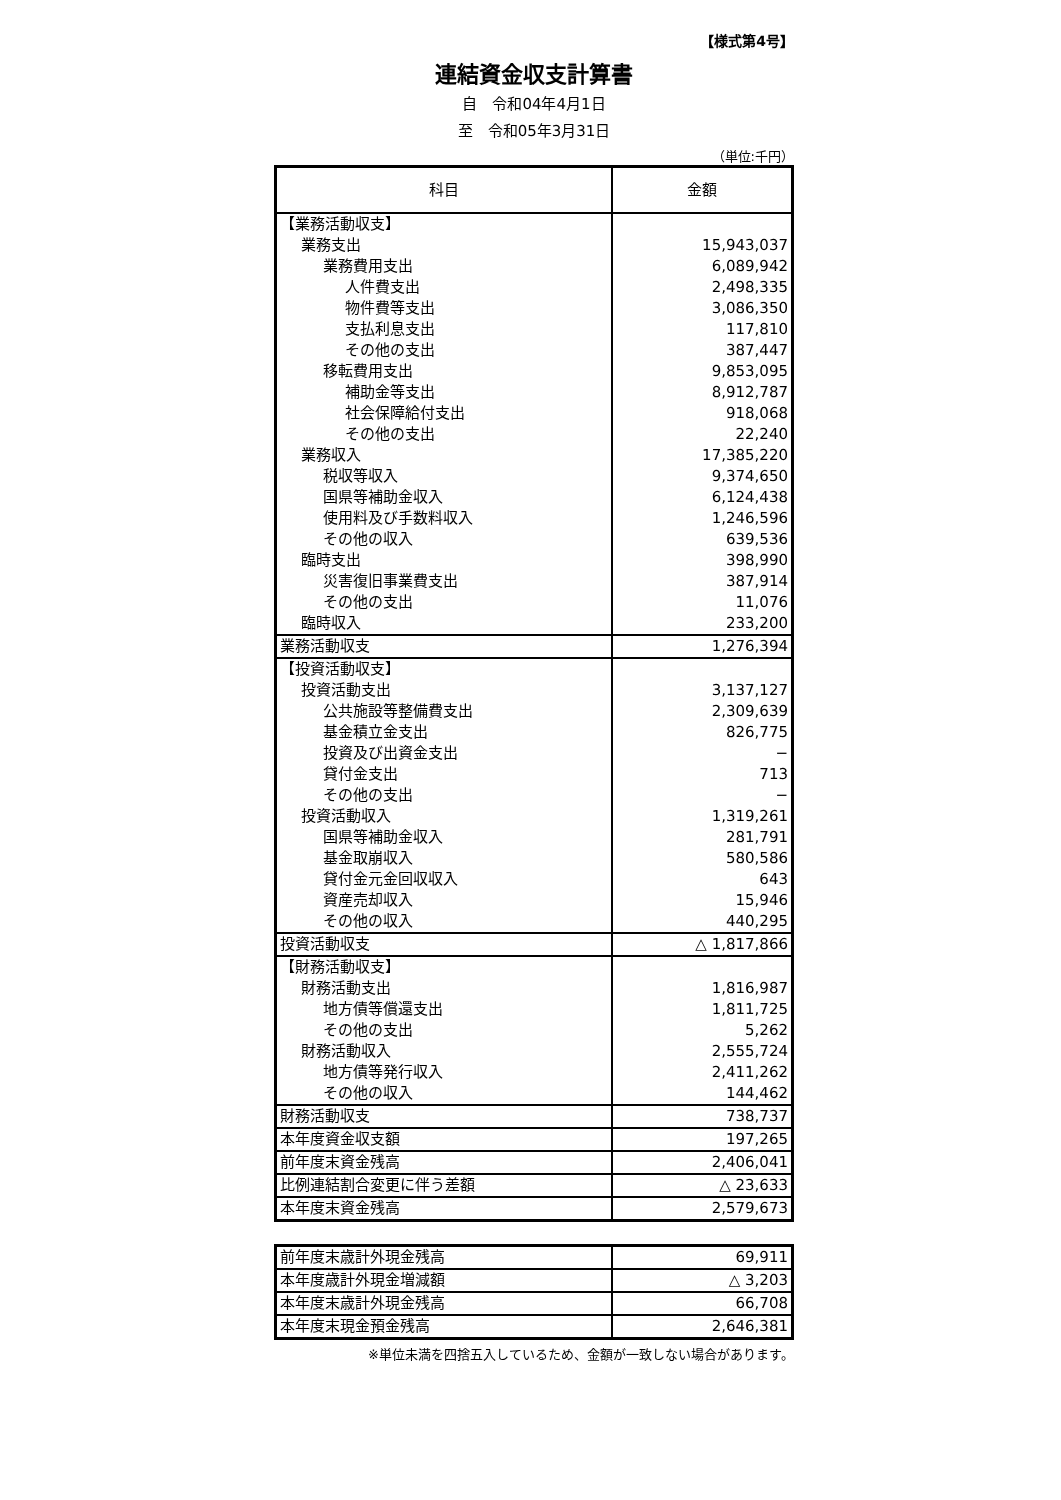【様式第4号】
連結資金収支計算書
自　令和04年4月1日
至　令和05年3月31日
（単位:千円）
| 科目 | 金額 |
| --- | --- |
| 【業務活動収支】 | |
| 業務支出 | 15,943,037 |
| 業務費用支出 | 6,089,942 |
| 人件費支出 | 2,498,335 |
| 物件費等支出 | 3,086,350 |
| 支払利息支出 | 117,810 |
| その他の支出 | 387,447 |
| 移転費用支出 | 9,853,095 |
| 補助金等支出 | 8,912,787 |
| 社会保障給付支出 | 918,068 |
| その他の支出 | 22,240 |
| 業務収入 | 17,385,220 |
| 税収等収入 | 9,374,650 |
| 国県等補助金収入 | 6,124,438 |
| 使用料及び手数料収入 | 1,246,596 |
| その他の収入 | 639,536 |
| 臨時支出 | 398,990 |
| 災害復旧事業費支出 | 387,914 |
| その他の支出 | 11,076 |
| 臨時収入 | 233,200 |
| 業務活動収支 | 1,276,394 |
| 【投資活動収支】 | |
| 投資活動支出 | 3,137,127 |
| 公共施設等整備費支出 | 2,309,639 |
| 基金積立金支出 | 826,775 |
| 投資及び出資金支出 | − |
| 貸付金支出 | 713 |
| その他の支出 | − |
| 投資活動収入 | 1,319,261 |
| 国県等補助金収入 | 281,791 |
| 基金取崩収入 | 580,586 |
| 貸付金元金回収収入 | 643 |
| 資産売却収入 | 15,946 |
| その他の収入 | 440,295 |
| 投資活動収支 | △ 1,817,866 |
| 【財務活動収支】 | |
| 財務活動支出 | 1,816,987 |
| 地方債等償還支出 | 1,811,725 |
| その他の支出 | 5,262 |
| 財務活動収入 | 2,555,724 |
| 地方債等発行収入 | 2,411,262 |
| その他の収入 | 144,462 |
| 財務活動収支 | 738,737 |
| 本年度資金収支額 | 197,265 |
| 前年度末資金残高 | 2,406,041 |
| 比例連結割合変更に伴う差額 | △ 23,633 |
| 本年度末資金残高 | 2,579,673 |
| 前年度末歳計外現金残高 | 69,911 |
| 本年度歳計外現金増減額 | △ 3,203 |
| 本年度末歳計外現金残高 | 66,708 |
| 本年度末現金預金残高 | 2,646,381 |
※単位未満を四捨五入しているため、金額が一致しない場合があります。